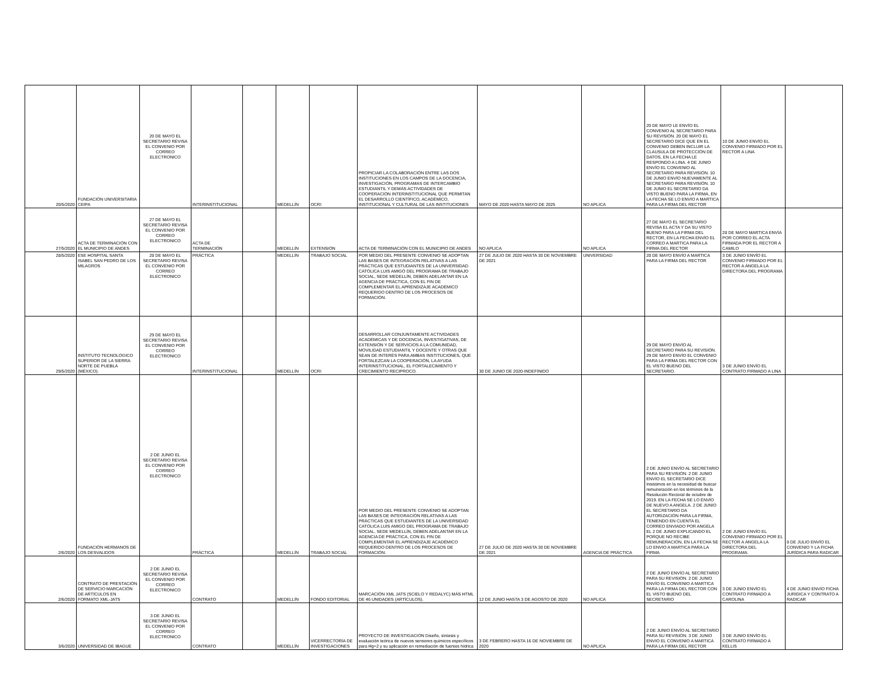| 20/5/2020 | FUNDACIÓN UNIVERSITARIA CEIPA | 20 DE MAYO EL SECRETARIO REVISA EL CONVENIO POR CORREO ELECTRONICO | INTERINSTITUCIONAL | | MEDELLÍN | OCRI | PROPICIAR LA COLABORACIÓN ENTRE LAS DOS INSTITUCIONES EN LOS CAMPOS DE LA DOCENCIA, INVESTIGACIÓN, PROGRAMAS DE INTERCAMBIO ESTUDIANTIL Y DEMÁS ACTIVIDADES DE COOPERACIÓN INTERINSTITUCIONAL QUE PERMITAN EL DESARROLLO CIENTÍFICO, ACADÉMICO, INSTITUCIONAL Y CULTURAL DE LAS INSTITUCIONES | MAYO DE 2020 HASTA MAYO DE 2025 | NO APLICA | 20 DE MAYO LE ENVÍO EL CONVENIO AL SECRETARIO PARA SU REVISIÓN. 20 DE MAYO EL SECRETARIO DICE QUE EN EL CONVENIO DEBEN INCLUIR LA CLAUSULA DE PROTECCIÓN DE DATOS, EN LA FECHA LE RESPONDO A LINA. 4 DE JUNIO ENVÍO EL CONVENIO AL SECRETARIO PARA REVISIÓN. 10 DE JUNIO ENVÍO NUEVAMENTE AL SECRETARIO PARA REVISIÓN. 10 DE JUNIO EL SECRETARIO DA VISTO BUENO PARA LA FIRMA, EN LA FECHA SE LO ENVÍO A MARTICA PARA LA FIRMA DEL RECTOR | 10 DE JUNIO ENVÍO EL CONVENIO FIRMADO POR EL RECTOR A LINA | |
| 27/5/2020 | ACTA DE TERMINACIÓN CON EL MUNICIPIO DE ANDES | 27 DE MAYO EL SECRETARIO REVISA EL CONVENIO POR CORREO ELECTRONICO | ACTA DE TERMINACIÓN | | MEDELLÍN | EXTENSIÓN | ACTA DE TERMINACIÓN CON EL MUNICIPIO DE ANDES | NO APLICA | NO APLICA | 27 DE MAYO EL SECRETARIO REVISA EL ACTA Y DA SU VISTO BUENO PARA LA FIRMA DEL RECTOR, EN LA FECHA ENVÍO EL CORREO A MARTICA PARA LA FIRMA DEL RECTOR | 28 DE MAYO MARTICA ENVÍA POR CORREO EL ACTA FIRMADA POR EL RECTOR A CAMILO | |
| 28/5/2020 | ESE HOSPITAL SANTA ISABEL SAN PEDRO DE LOS MILAGROS | 28 DE MAYO EL SECRETARIO REVISA EL CONVENIO POR CORREO ELECTRONICO | PRÁCTICA | | MEDELLÍN | TRABAJO SOCIAL | POR MEDIO DEL PRESENTE CONVENIO SE ADOPTAN LAS BASES DE INTEGRACIÓN RELATIVAS A LAS PRÁCTICAS QUE ESTUDIANTES DE LA UNIVERSIDAD CATÓLICA LUIS AMIGÓ DEL PROGRAMA DE TRABAJO SOCIAL, SEDE MEDELLÍN, DEBEN ADELANTAR EN LA AGENCIA DE PRÁCTICA, CON EL FIN DE COMPLEMENTAR EL APRENDIZAJE ACADÉMICO REQUERIDO DENTRO DE LOS PROCESOS DE FORMACIÓN. | 27 DE JULIO DE 2020 HASTA 30 DE NOVIEMBRE DE 2021 | UNIVERSIDAD | 28 DE MAYO ENVÍO A MARTICA PARA LA FIRMA DEL RECTOR | 3 DE JUNIO ENVÍO EL CONVENIO FIRMADO POR EL RECTOR A ÁNGELA LA DIRECTORA DEL PROGRAMA | |
| 29/5/2020 | INSTITUTO TECNOLÓGICO SUPERIOR DE LA SIERRA NORTE DE PUEBLA (MÉXICO). | 29 DE MAYO EL SECRETARIO REVISA EL CONVENIO POR CORREO ELECTRONICO | INTERINSTITUCIONAL | | MEDELLÍN | OCRI | DESARROLLAR CONJUNTAMENTE ACTIVIDADES ACADÉMICAS Y DE DOCENCIA, INVESTIGATIVAS, DE EXTENSIÓN Y DE SERVICIOS A LA COMUNIDAD, MOVILIDAD ESTUDIANTIL Y DOCENTE Y OTRAS QUE SEAN DE INTERÉS PARA AMBAS INSTITUCIONES, QUE FORTALEZCAN LA COOPERACIÓN, LA AYUDA INTERINSTITUCIONAL, EL FORTALECIMIENTO Y CRECIMIENTO RECIPROCO. | 30 DE JUNIO DE 2020-INDEFINIDO | | 29 DE MAYO ENVÍO AL SECRETARIO PARA SU REVISIÓN. 29 DE MAYO ENVÍO EL CONVENIO PARA LA FIRMA DEL RECTOR CON EL VISTO BUENO DEL SECRETARIO. | 3 DE JUNIO ENVÍO EL CONTRATO FIRMADO A LINA | |
| 2/6/2020 | FUNDACIÓN HERMANOS DE LOS DESVALIDOS | 2 DE JUNIO EL SECRETARIO REVISA EL CONVENIO POR CORREO ELECTRONICO | PRÁCTICA | | MEDELLÍN | TRABAJO SOCIAL | POR MEDIO DEL PRESENTE CONVENIO SE ADOPTAN LAS BASES DE INTEGRACIÓN RELATIVAS A LAS PRÁCTICAS QUE ESTUDIANTES DE LA UNIVERSIDAD CATÓLICA LUIS AMIGÓ DEL PROGRAMA DE TRABAJO SOCIAL, SEDE MEDELLÍN, DEBEN ADELANTAR EN LA AGENCIA DE PRÁCTICA, CON EL FIN DE COMPLEMENTAR EL APRENDIZAJE ACADÉMICO REQUERIDO DENTRO DE LOS PROCESOS DE FORMACIÓN. | 27 DE JULIO DE 2020 HASTA 30 DE NOVIEMBRE DE 2021 | AGENCIA DE PRÁCTICA | 2 DE JUNIO ENVÍO AL SECRETARIO PARA SU REVISIÓN. 2 DE JUNIO ENVÍO EL SECRETARIO DICE Insistimos en la necesidad de buscar remuneración en los términos de la Resolución Rectoral de octubre de 2019. EN LA FECHA SE LO ENVÍO DE NUEVO A ANGELA. 2 DE JUNIO EL SECRETARIO DA AUTORIZACIÓN PARA LA FIRMA, TENIENDO EN CUENTA EL CORREO ENVIADO POR ANGELA EL 2 DE JUNIO EXPLICANDO EL PORQUE NO RECIBE REMUNERACIÓN, EN LA FECHA SE LO ENVIO A MARTICA PARA LA FIRMA | 2 DE JUNIO ENVÍO EL CONVENIO FIRMADO POR EL RECTOR A ÁNGELA LA DIRECTORA DEL PROGRAMA. | 8 DE JULIO ENVÍO EL CONVENIO Y LA FICHA JURÍDICA PARA RADICAR |
| 2/6/2020 | CONTRATO DE PRESTACIÓN DE SERVICIO MARCACIÓN DE ARTÍCULOS EN FORMATO XML-JATS | 2 DE JUNIO EL SECRETARIO REVISA EL CONVENIO POR CORREO ELECTRONICO | CONTRATO | | MEDELLÍN | FONDO EDITORIAL | MARCACIÓN XML JATS (SCIELO Y REDALYC) MÁS HTML DE 46 UNIDADES (ARTÍCULOS). | 12 DE JUNIO HASTA 3 DE AGOSTO DE 2020 | NO APLICA | 2 DE JUNIO ENVÍO AL SECRETARIO PARA SU REVISIÓN. 2 DE JUNIO ENVÍO EL CONVENIO A MARTICA PARA LA FIRMA DEL RECTOR CON EL VISTO BUENO DEL SECRETARIO | 3 DE JUNIO ENVÍO EL CONTRATO FIRMADO A CAROLINA | 4 DE JUNIO ENVÍO FICHA JURIDICA Y CONTRATO A RADICAR |
| 3/6/2020 | UNIVERSIDAD DE IBAGUE | 3 DE JUNIO EL SECRETARIO REVISA EL CONVENIO POR CORREO ELECTRONICO | CONTRATO | | MEDELLÍN | VICERRECTORÍA DE INVESTIGACIONES | PROYECTO DE INVESTIGACIÓN Diseño, síntesis y evaluación teórica de nuevos sensores químicos específicos para Hg+2 y su aplicación en remediación de fuentes hídrica | 3 DE FEBRERO HASTA 16 DE NOVIEMBRE DE 2020 | NO APLICA | 2 DE JUNIO ENVÍO AL SECRETARIO PARA SU REVISIÓN. 3 DE JUNIO ENVIO EL CONVENIO A MARTICA PARA LA FIRMA DEL RECTOR | 3 DE JUNIO ENVÍO EL CONTRATO FIRMADO A KELLIS | |